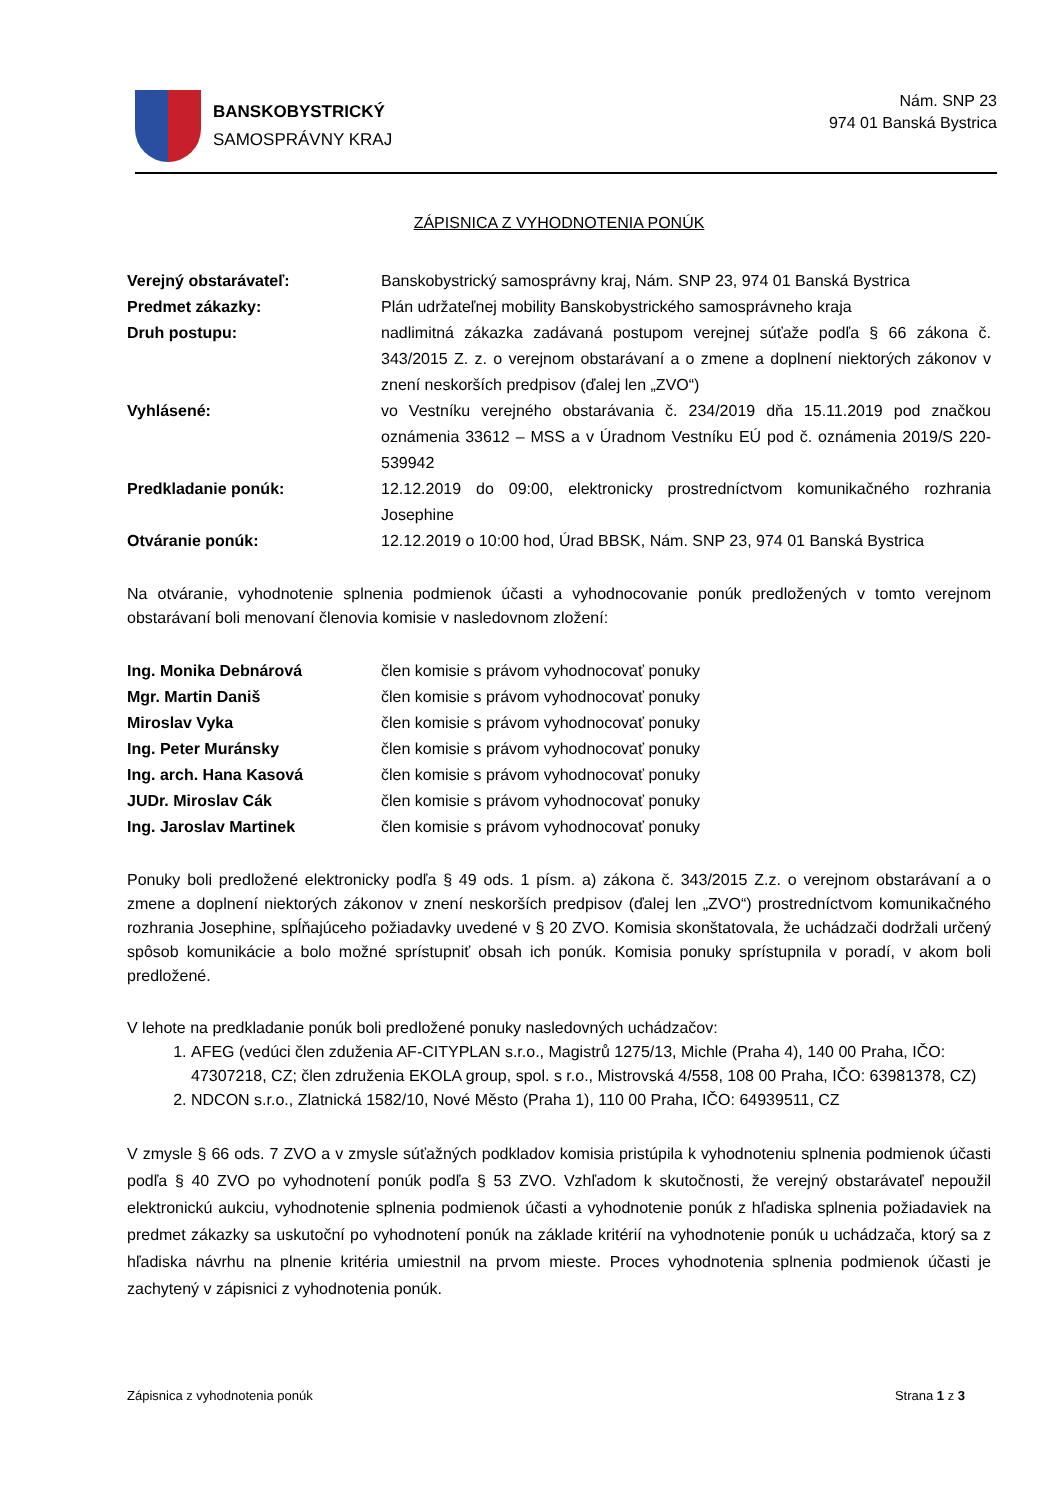BANSKOBYSTRICKÝ
SAMOSPRÁVNY KRAJ
Nám. SNP 23
974 01 Banská Bystrica
ZÁPISNICA Z VYHODNOTENIA PONÚK
Verejný obstarávateľ: Banskobystrický samosprávny kraj, Nám. SNP 23, 974 01 Banská Bystrica
Predmet zákazky: Plán udržateľnej mobility Banskobystrického samosprávneho kraja
Druh postupu: nadlimitná zákazka zadávaná postupom verejnej súťaže podľa § 66 zákona č. 343/2015 Z. z. o verejnom obstarávaní a o zmene a doplnení niektorých zákonov v znení neskorších predpisov (ďalej len „ZVO“)
Vyhlásené: vo Vestníku verejného obstarávania č. 234/2019 dňa 15.11.2019 pod značkou oznámenia 33612 – MSS a v Úradnom Vestníku EÚ pod č. oznámenia 2019/S 220- 539942
Predkladanie ponúk: 12.12.2019 do 09:00, elektronicky prostredníctvom komunikačného rozhrania Josephine
Otváranie ponúk: 12.12.2019 o 10:00 hod, Úrad BBSK, Nám. SNP 23, 974 01 Banská Bystrica
Na otváranie, vyhodnotenie splnenia podmienok účasti a vyhodnocovanie ponúk predložených v tomto verejnom obstarávaní boli menovaní členovia komisie v nasledovnom zložení:
Ing. Monika Debnárová člen komisie s právom vyhodnocovať ponuky
Mgr. Martin Daniš člen komisie s právom vyhodnocovať ponuky
Miroslav Vyka člen komisie s právom vyhodnocovať ponuky
Ing. Peter Muránsky člen komisie s právom vyhodnocovať ponuky
Ing. arch. Hana Kasová člen komisie s právom vyhodnocovať ponuky
JUDr. Miroslav Cák člen komisie s právom vyhodnocovať ponuky
Ing. Jaroslav Martinek člen komisie s právom vyhodnocovať ponuky
Ponuky boli predložené elektronicky podľa § 49 ods. 1 písm. a) zákona č. 343/2015 Z.z. o verejnom obstarávaní a o zmene a doplnení niektorých zákonov v znení neskorších predpisov (ďalej len „ZVO“) prostredníctvom komunikačného rozhrania Josephine, spĺňajúceho požiadavky uvedené v § 20 ZVO. Komisia skonštatovala, že uchádzači dodržali určený spôsob komunikácie a bolo možné sprístupniť obsah ich ponúk. Komisia ponuky sprístupnila v poradí, v akom boli predložené.
V lehote na predkladanie ponúk boli predložené ponuky nasledovných uchádzačov:
1. AFEG (vedúci člen zduženia AF-CITYPLAN s.r.o., Magistrů 1275/13, Michle (Praha 4), 140 00 Praha, IČO: 47307218, CZ; člen združenia EKOLA group, spol. s r.o., Mistrovská 4/558, 108 00 Praha, IČO: 63981378, CZ)
2. NDCON s.r.o., Zlatnická 1582/10, Nové Město (Praha 1), 110 00 Praha, IČO: 64939511, CZ
V zmysle § 66 ods. 7 ZVO a v zmysle súťažných podkladov komisia pristúpila k vyhodnoteniu splnenia podmienok účasti podľa § 40 ZVO po vyhodnotení ponúk podľa § 53 ZVO. Vzhľadom k skutočnosti, že verejný obstarávateľ nepoužil elektronickú aukciu, vyhodnotenie splnenia podmienok účasti a vyhodnotenie ponúk z hľadiska splnenia požiadaviek na predmet zákazky sa uskutoční po vyhodnotení ponúk na základe kritérií na vyhodnotenie ponúk u uchádzača, ktorý sa z hľadiska návrhu na plnenie kritéria umiestnil na prvom mieste. Proces vyhodnotenia splnenia podmienok účasti je zachytený v zápisnici z vyhodnotenia ponúk.
Zápisnica z vyhodnotenia ponúk Strana 1 z 3